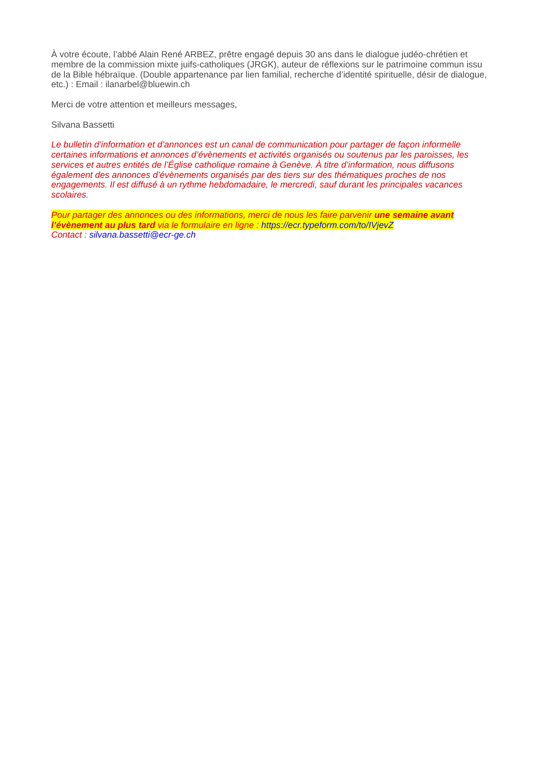À votre écoute, l’abbé Alain René ARBEZ, prêtre engagé depuis 30 ans dans le dialogue judéo-chrétien et membre de la commission mixte juifs-catholiques (JRGK), auteur de réflexions sur le patrimoine commun issu de la Bible hébraïque. (Double appartenance par lien familial, recherche d’identité spirituelle, désir de dialogue, etc.) : Email : ilanarbel@bluewin.ch
Merci de votre attention et meilleurs messages,
Silvana Bassetti
Le bulletin d’information et d’annonces est un canal de communication pour partager de façon informelle certaines informations et annonces d’évènements et activités organisés ou soutenus par les paroisses, les services et autres entités de l’Église catholique romaine à Genève. À titre d’information, nous diffusons également des annonces d’évènements organisés par des tiers sur des thématiques proches de nos engagements. Il est diffusé à un rythme hebdomadaire, le mercredi, sauf durant les principales vacances scolaires.
Pour partager des annonces ou des informations, merci de nous les faire parvenir une semaine avant l’évènement au plus tard via le formulaire en ligne : https://ecr.typeform.com/to/IVjevZ
Contact : silvana.bassetti@ecr-ge.ch